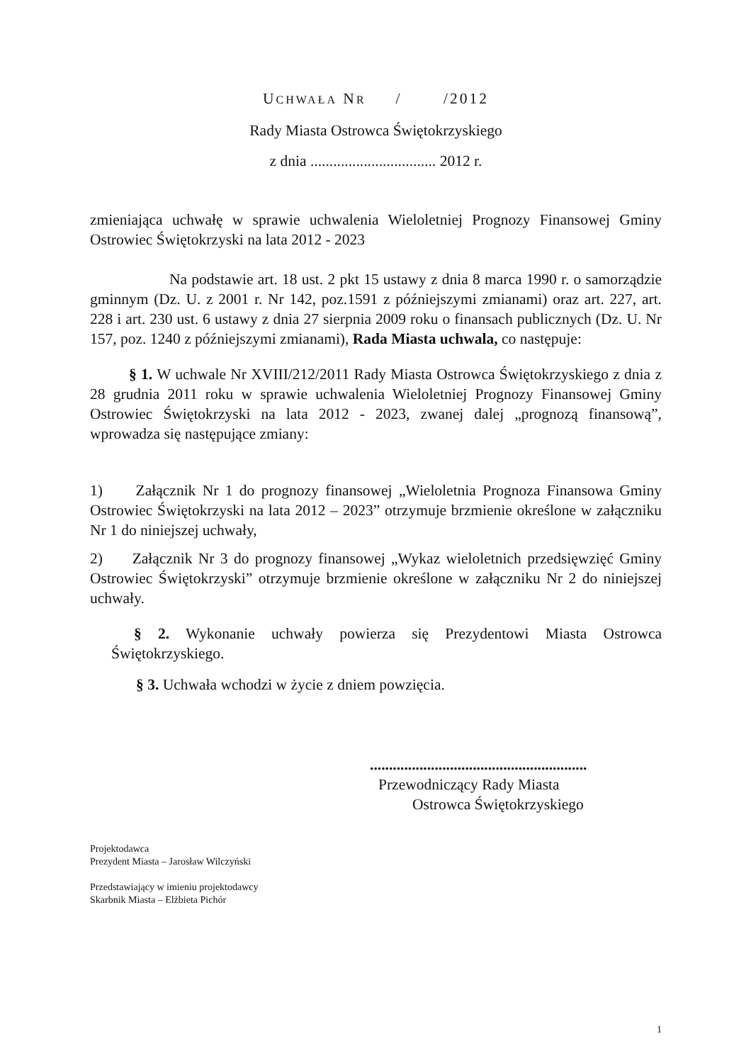UCHWAŁA NR / /2012
Rady Miasta Ostrowca Świętokrzyskiego
z dnia ................................. 2012 r.
zmieniająca uchwałę w sprawie uchwalenia Wieloletniej Prognozy Finansowej Gminy Ostrowiec Świętokrzyski na lata 2012 - 2023
Na podstawie art. 18 ust. 2 pkt 15 ustawy z dnia 8 marca 1990 r. o samorządzie gminnym (Dz. U. z 2001 r. Nr 142, poz.1591 z późniejszymi zmianami) oraz art. 227, art. 228 i art. 230 ust. 6 ustawy z dnia 27 sierpnia 2009 roku o finansach publicznych (Dz. U. Nr 157, poz. 1240 z późniejszymi zmianami), Rada Miasta uchwala, co następuje:
§ 1. W uchwale Nr XVIII/212/2011 Rady Miasta Ostrowca Świętokrzyskiego z dnia z 28 grudnia 2011 roku w sprawie uchwalenia Wieloletniej Prognozy Finansowej Gminy Ostrowiec Świętokrzyski na lata 2012 - 2023, zwanej dalej „prognozą finansową”, wprowadza się następujące zmiany:
1) Załącznik Nr 1 do prognozy finansowej „Wieloletnia Prognoza Finansowa Gminy Ostrowiec Świętokrzyski na lata 2012 – 2023” otrzymuje brzmienie określone w załączniku Nr 1 do niniejszej uchwały,
2) Załącznik Nr 3 do prognozy finansowej „Wykaz wieloletnich przedsięwzięć Gminy Ostrowiec Świętokrzyski” otrzymuje brzmienie określone w załączniku Nr 2 do niniejszej uchwały.
§ 2. Wykonanie uchwały powierza się Prezydentowi Miasta Ostrowca Świętokrzyskiego.
§ 3. Uchwała wchodzi w życie z dniem powzięcia.
.........................................................
Przewodniczący Rady Miasta
Ostrowca Świętokrzyskiego
Projektodawca
Prezydent Miasta – Jarosław Wilczyński
Przedstawiający w imieniu projektodawcy
Skarbnik Miasta – Elżbieta Pichór
1